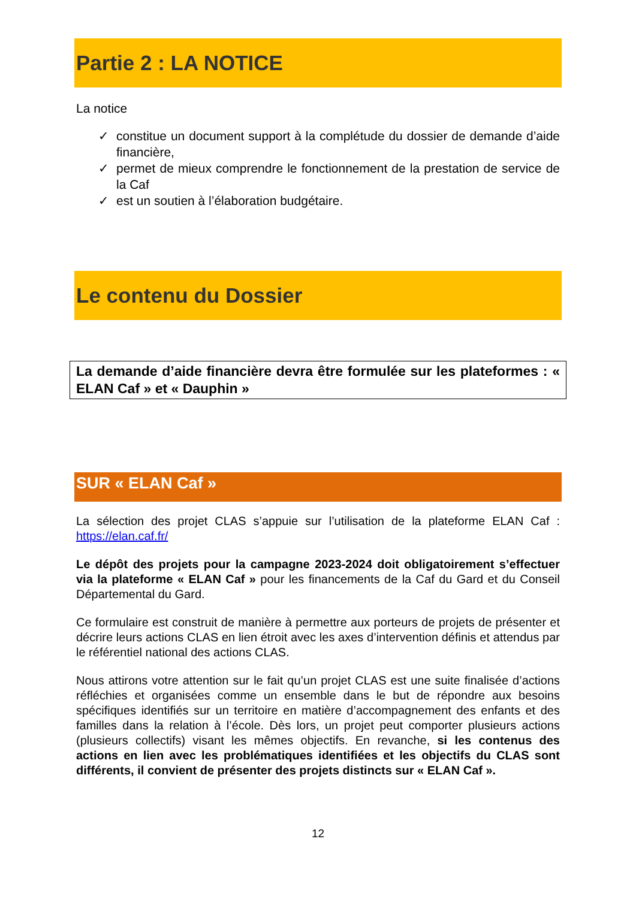Partie 2 : LA NOTICE
La notice
✓ constitue un document support à la complétude du dossier de demande d’aide financière,
✓ permet de mieux comprendre le fonctionnement de la prestation de service de la Caf
✓ est un soutien à l’élaboration budgétaire.
Le contenu du Dossier
La demande d’aide financière devra être formulée sur les plateformes : « ELAN Caf » et « Dauphin »
SUR « ELAN Caf »
La sélection des projet CLAS s’appuie sur l’utilisation de la plateforme ELAN Caf : https://elan.caf.fr/
Le dépôt des projets pour la campagne 2023-2024 doit obligatoirement s’effectuer via la plateforme « ELAN Caf » pour les financements de la Caf du Gard et du Conseil Départemental du Gard.
Ce formulaire est construit de manière à permettre aux porteurs de projets de présenter et décrire leurs actions CLAS en lien étroit avec les axes d’intervention définis et attendus par le référentiel national des actions CLAS.
Nous attirons votre attention sur le fait qu’un projet CLAS est une suite finalisée d’actions réfléchies et organisées comme un ensemble dans le but de répondre aux besoins spécifiques identifiés sur un territoire en matière d’accompagnement des enfants et des familles dans la relation à l’école. Dès lors, un projet peut comporter plusieurs actions (plusieurs collectifs) visant les mêmes objectifs. En revanche, si les contenus des actions en lien avec les problématiques identifiées et les objectifs du CLAS sont différents, il convient de présenter des projets distincts sur « ELAN Caf ».
12